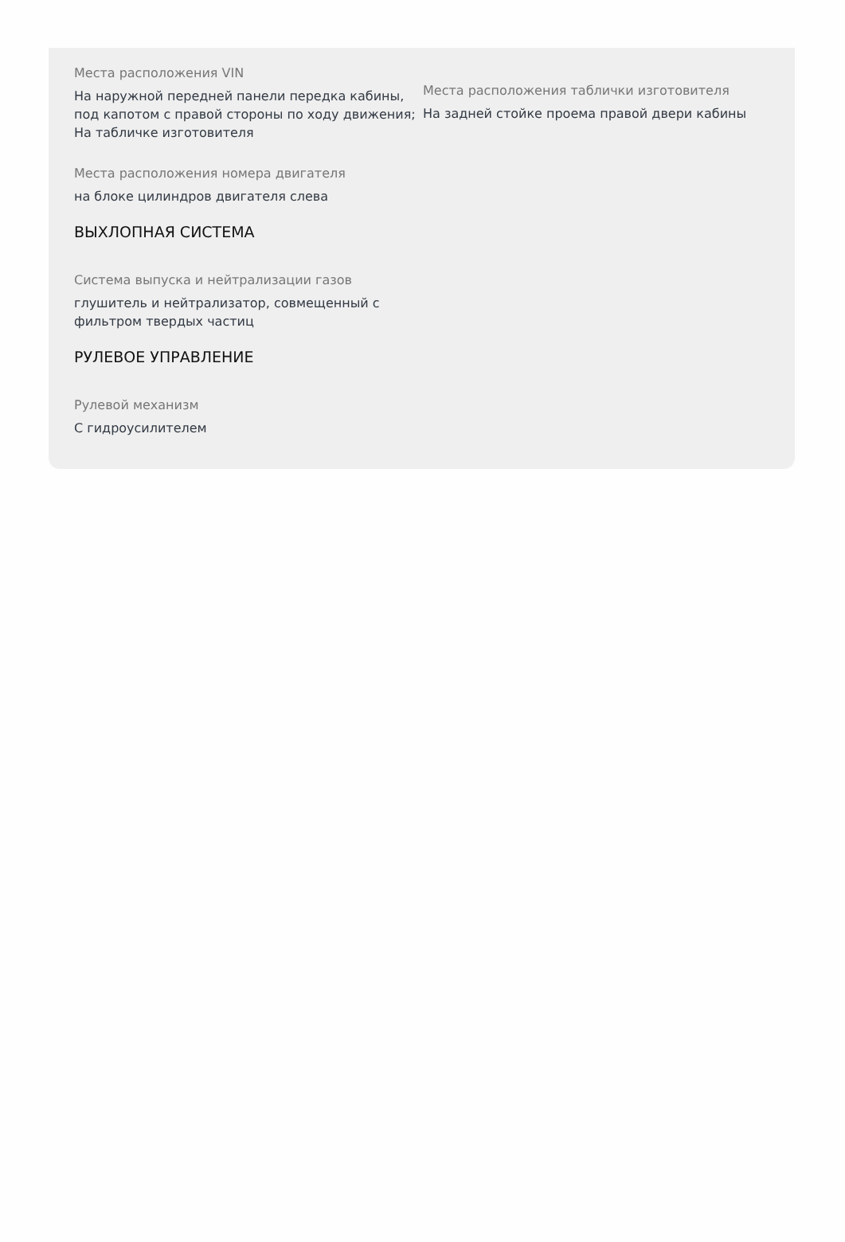Места расположения VIN
На наружной передней панели передка кабины, под капотом с правой стороны по ходу движения; На табличке изготовителя
Места расположения таблички изготовителя
На задней стойке проема правой двери кабины
Места расположения номера двигателя
на блоке цилиндров двигателя слева
ВЫХЛОПНАЯ СИСТЕМА
Система выпуска и нейтрализации газов
глушитель и нейтрализатор, совмещенный с фильтром твердых частиц
РУЛЕВОЕ УПРАВЛЕНИЕ
Рулевой механизм
С гидроусилителем